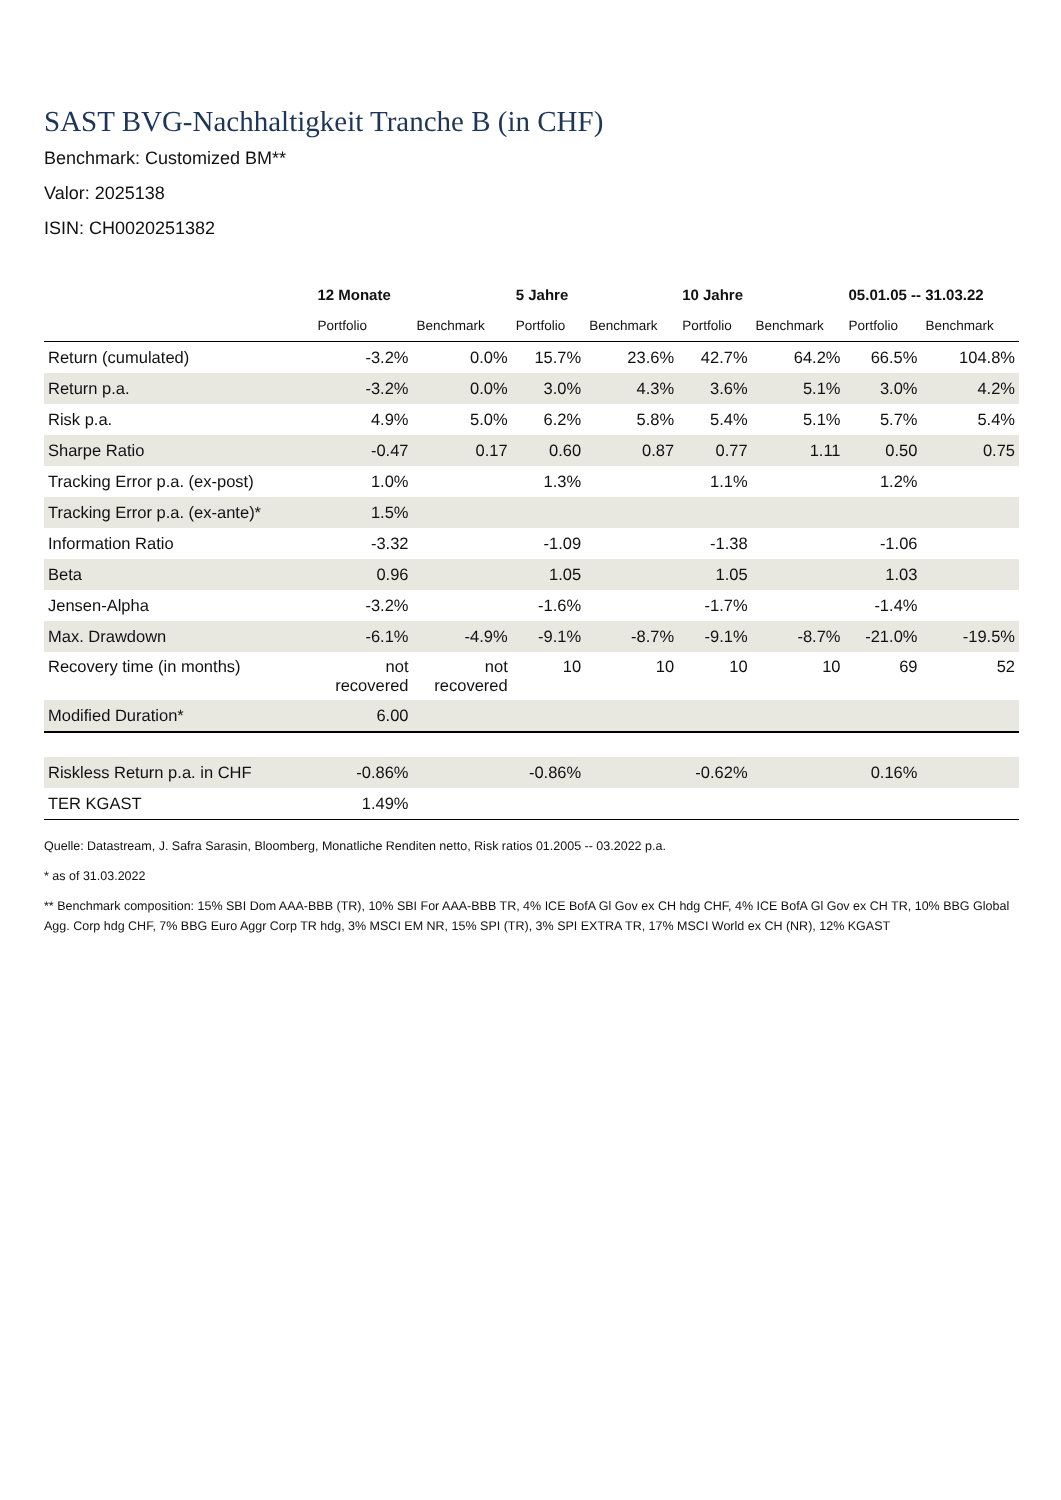SAST BVG-Nachhaltigkeit Tranche B (in CHF)
Benchmark: Customized BM**
Valor: 2025138
ISIN: CH0020251382
| | 12 Monate | | 5 Jahre | | 10 Jahre | | 05.01.05 -- 31.03.22 | |
| --- | --- | --- | --- | --- | --- | --- | --- | --- |
| | Portfolio | Benchmark | Portfolio | Benchmark | Portfolio | Benchmark | Portfolio | Benchmark |
| Return (cumulated) | -3.2% | 0.0% | 15.7% | 23.6% | 42.7% | 64.2% | 66.5% | 104.8% |
| Return p.a. | -3.2% | 0.0% | 3.0% | 4.3% | 3.6% | 5.1% | 3.0% | 4.2% |
| Risk p.a. | 4.9% | 5.0% | 6.2% | 5.8% | 5.4% | 5.1% | 5.7% | 5.4% |
| Sharpe Ratio | -0.47 | 0.17 | 0.60 | 0.87 | 0.77 | 1.11 | 0.50 | 0.75 |
| Tracking Error p.a. (ex-post) | 1.0% | | 1.3% | | 1.1% | | 1.2% | |
| Tracking Error p.a. (ex-ante)* | 1.5% | | | | | | | |
| Information Ratio | -3.32 | | -1.09 | | -1.38 | | -1.06 | |
| Beta | 0.96 | | 1.05 | | 1.05 | | 1.03 | |
| Jensen-Alpha | -3.2% | | -1.6% | | -1.7% | | -1.4% | |
| Max. Drawdown | -6.1% | -4.9% | -9.1% | -8.7% | -9.1% | -8.7% | -21.0% | -19.5% |
| Recovery time (in months) | not recovered | not recovered | 10 | 10 | 10 | 10 | 69 | 52 |
| Modified Duration* | 6.00 | | | | | | | |
| Riskless Return p.a. in CHF | -0.86% | | -0.86% | | -0.62% | | 0.16% | |
| TER KGAST | 1.49% | | | | | | | |
Quelle: Datastream, J. Safra Sarasin, Bloomberg, Monatliche Renditen netto, Risk ratios 01.2005 -- 03.2022 p.a.
* as of 31.03.2022
** Benchmark composition: 15% SBI Dom AAA-BBB (TR), 10% SBI For AAA-BBB TR, 4% ICE BofA Gl Gov ex CH hdg CHF, 4% ICE BofA Gl Gov ex CH TR, 10% BBG Global Agg. Corp hdg CHF, 7% BBG Euro Aggr Corp TR hdg, 3% MSCI EM NR, 15% SPI (TR), 3% SPI EXTRA TR, 17% MSCI World ex CH (NR), 12% KGAST